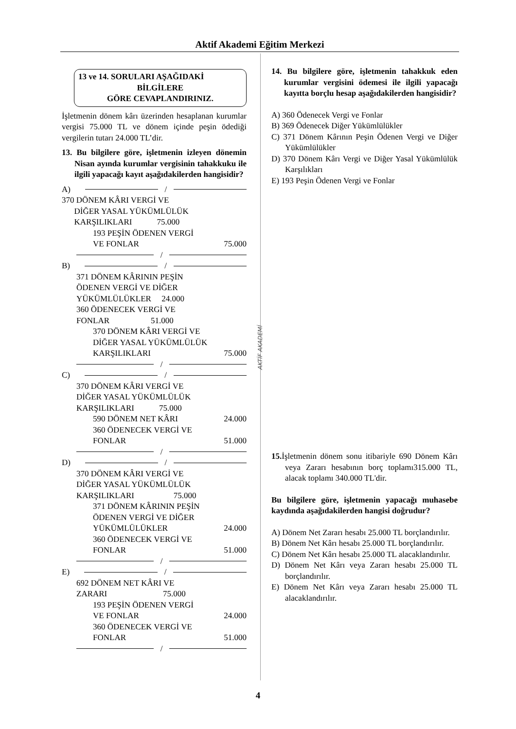Aktif Akademi Eğitim Merkezi
AKTİF AKADEMİ
13 ve 14. SORULARI AŞAĞIDAKİ
BİLGİLERE
GÖRE CEVAPLANDIRINIZ.
İşletmenin dönem kârı üzerinden hesaplanan kurumlar vergisi 75.000 TL ve dönem içinde peşin ödediği vergilerin tutarı 24.000 TL’dir.
13. Bu bilgilere göre, işletmenin izleyen dönemin Nisan ayında kurumlar vergisinin tahakkuku ile ilgili yapacağı kayıt aşağıdakilerden hangisidir?
A)
/
370 DÖNEM KÂRI VERGİ VE
DİĞER YASAL YÜKÜMLÜLÜK
KARŞILIKLARI 75.000
193 PEŞİN ÖDENEN VERGİ
VE FONLAR 75.000
/
B)
/
371 DÖNEM KÂRININ PEŞİN
ÖDENEN VERGİ VE DİĞER
YÜKÜMLÜLÜKLER 24.000
360 ÖDENECEK VERGİ VE
FONLAR 51.000
370 DÖNEM KÂRI VERGİ VE
DİĞER YASAL YÜKÜMLÜLÜK
KARŞILIKLARI 75.000
/
C)
/
370 DÖNEM KÂRI VERGİ VE
DİĞER YASAL YÜKÜMLÜLÜK
KARŞILIKLARI 75.000
590 DÖNEM NET KÂRI 24.000
360 ÖDENECEK VERGİ VE
FONLAR 51.000
/
D)
/
370 DÖNEM KÂRI VERGİ VE
DİĞER YASAL YÜKÜMLÜLÜK
KARŞILIKLARI 75.000
371 DÖNEM KÂRININ PEŞİN
ÖDENEN VERGİ VE DİĞER
YÜKÜMLÜLÜKLER 24.000
360 ÖDENECEK VERGİ VE
FONLAR 51.000
/
E)
/
692 DÖNEM NET KÂRI VE
ZARARI 75.000
193 PEŞİN ÖDENEN VERGİ
VE FONLAR 24.000
360 ÖDENECEK VERGİ VE
FONLAR 51.000
/
14. Bu bilgilere göre, işletmenin tahakkuk eden kurumlar vergisini ödemesi ile ilgili yapacağı kayıtta borçlu hesap aşağıdakilerden hangisidir?
A) 360 Ödenecek Vergi ve Fonlar
B) 369 Ödenecek Diğer Yükümlülükler
C) 371 Dönem Kârının Peşin Ödenen Vergi ve Diğer Yükümlülükler
D) 370 Dönem Kârı Vergi ve Diğer Yasal Yükümlülük Karşılıkları
E) 193 Peşin Ödenen Vergi ve Fonlar
15. İşletmenin dönem sonu itibariyle 690 Dönem Kârı veya Zararı hesabının borç toplamı315.000 TL, alacak toplamı 340.000 TL'dir.
Bu bilgilere göre, işletmenin yapacağı muhasebe kaydında aşağıdakilerden hangisi doğrudur?
A) Dönem Net Zararı hesabı 25.000 TL borçlandırılır.
B) Dönem Net Kârı hesabı 25.000 TL borçlandırılır.
C) Dönem Net Kârı hesabı 25.000 TL alacaklandırılır.
D) Dönem Net Kârı veya Zararı hesabı 25.000 TL borçlandırılır.
E) Dönem Net Kârı veya Zararı hesabı 25.000 TL alacaklandırılır.
4